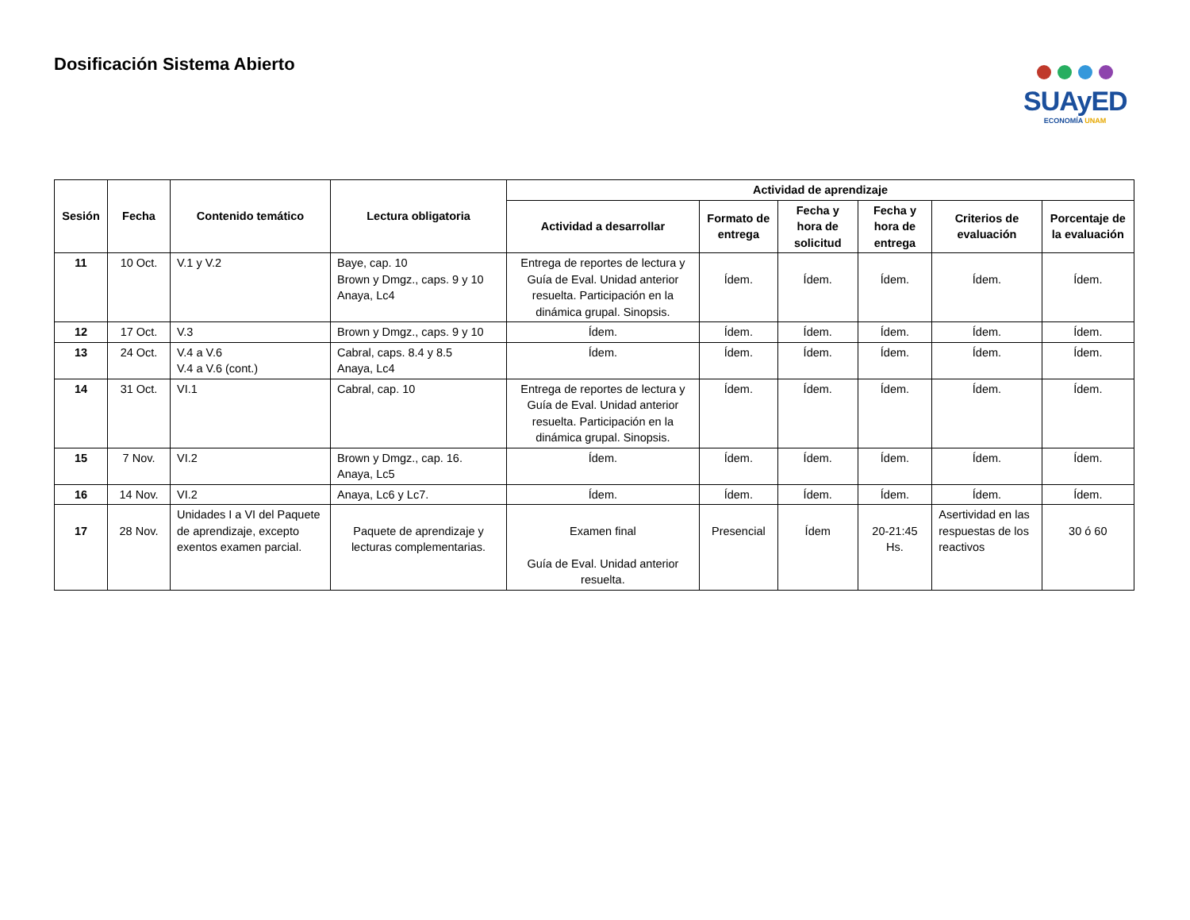Dosificación Sistema Abierto
SUAyED
ECONOMÍA UNAM
| Sesión | Fecha | Contenido temático | Lectura obligatoria | Actividad de aprendizaje | | | | | |
| --- | --- | --- | --- | --- | --- | --- | --- | --- | --- |
| | | | | Actividad a desarrollar | Formato de entrega | Fecha y hora de solicitud | Fecha y hora de entrega | Criterios de evaluación | Porcentaje de la evaluación |
| 11 | 10 Oct. | V.1 y V.2 | Baye, cap. 10 Brown y Dmgz., caps. 9 y 10 Anaya, Lc4 | Entrega de reportes de lectura y Guía de Eval. Unidad anterior resuelta. Participación en la dinámica grupal. Sinopsis. | Ídem. | Ídem. | Ídem. | Ídem. | Ídem. |
| 12 | 17 Oct. | V.3 | Brown y Dmgz., caps. 9 y 10 | Ídem. | Ídem. | Ídem. | Ídem. | Ídem. | Ídem. |
| 13 | 24 Oct. | V.4 a V.6 V.4 a V.6 (cont.) | Cabral, caps. 8.4 y 8.5 Anaya, Lc4 | Ídem. | Ídem. | Ídem. | Ídem. | Ídem. | Ídem. |
| 14 | 31 Oct. | VI.1 | Cabral, cap. 10 | Entrega de reportes de lectura y Guía de Eval. Unidad anterior resuelta. Participación en la dinámica grupal. Sinopsis. | Ídem. | Ídem. | Ídem. | Ídem. | Ídem. |
| 15 | 7 Nov. | VI.2 | Brown y Dmgz., cap. 16. Anaya, Lc5 | Ídem. | Ídem. | Ídem. | Ídem. | Ídem. | Ídem. |
| 16 | 14 Nov. | VI.2 | Anaya, Lc6 y Lc7. | Ídem. | Ídem. | Ídem. | Ídem. | Ídem. | Ídem. |
| 17 | 28 Nov. | Unidades I a VI del Paquete de aprendizaje, excepto exentos examen parcial. | Paquete de aprendizaje y lecturas complementarias. | Examen final Guía de Eval. Unidad anterior resuelta. | Presencial | Ídem | 20-21:45 Hs. | Asertividad en las respuestas de los reactivos | 30 ó 60 |